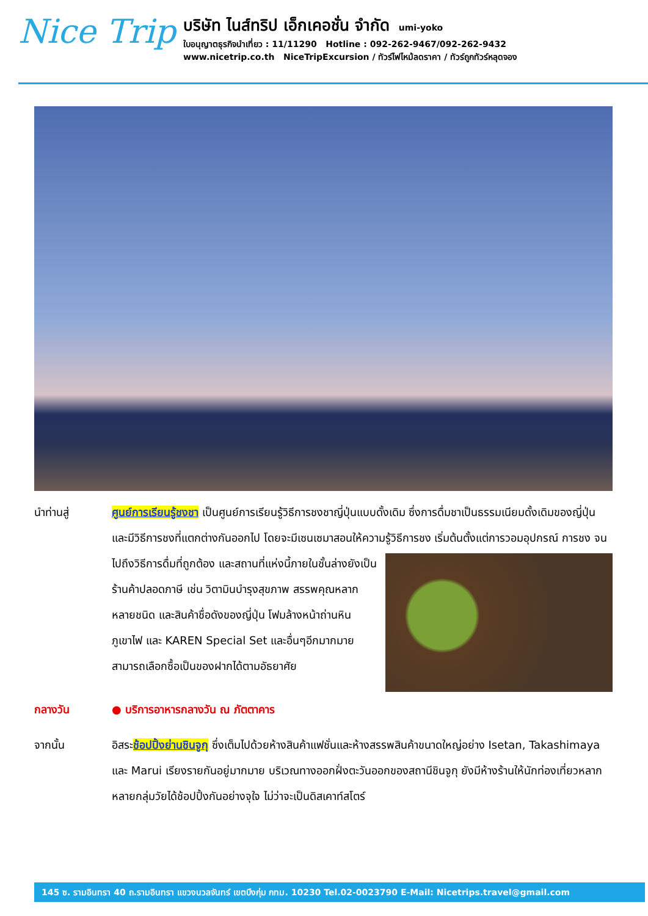Nice Trip
บริษัท ไนส์ทริป เอ็กเคอชั่น จำกัด umi-yoko
ใบอนุญาตธุรกิจนำเที่ยว : 11/11290 Hotline : 092-262-9467/092-262-9432
www.nicetrip.co.th NiceTripExcursion / ทัวร์ไฟไหม้ลดราคา / ทัวร์ถูกทัวร์หลุดจอง
นำท่านสู่ ศูนย์การเรียนรู้ชงชา เป็นศูนย์การเรียนรู้วิธีการชงชาญี่ปุ่นแบบดั้งเดิม ซึ่งการดื่มชาเป็นธรรมเนียมดั้งเดิมของญี่ปุ่น และมีวิธีการชงที่แตกต่างกันออกไป โดยจะมีเซนเซมาสอนให้ความรู้วิธีการชง เริ่มต้นตั้งแต่การวอมอุปกรณ์ การชง จนไปถึงวิธีการดื่มที่ถูกต้อง และสถานที่แห่งนี้ภายในชั้นล่าง
ยังเป็นร้านค้าปลอดภาษี เช่น วิตามินบำรุงสุขภาพ สรรพคุณหลากหลายชนิด และสินค้าชื่อดังของญี่ปุ่น โฟมล้างหน้าถ่านหินภูเขาไฟ และ KAREN Special Set และอื่นๆอีกมากมาย สามารถเลือกซื้อเป็นของฝากได้ตามอัธยาศัย
กลางวัน ● บริการอาหารกลางวัน ณ ภัตตาคาร
จากนั้น อิสระช้อปปิ้งย่านชินจูกุ ซึ่งเต็มไปด้วยห้างสินค้าแฟชั่นและห้างสรรพสินค้าขนาดใหญ่อย่าง Isetan, Takashimaya และ Marui เรียงรายกันอยู่มากมาย บริเวณทางออกฝั่งตะวันออกของสถานีชินจูกุ ยังมีห้างร้านให้นักท่องเที่ยวหลากหลายกลุ่มวัยได้ช้อปปิ้งกันอย่างจุใจ ไม่ว่าจะเป็นดิสเคาท์สโตร์
145 ซ. รามอินทรา 40 ถ.รามอินทรา แขวงนวลจันทร์ เขตบึงกุ่ม กทม. 10230 Tel.02-0023790 E-Mail: Nicetrips.travel@gmail.com